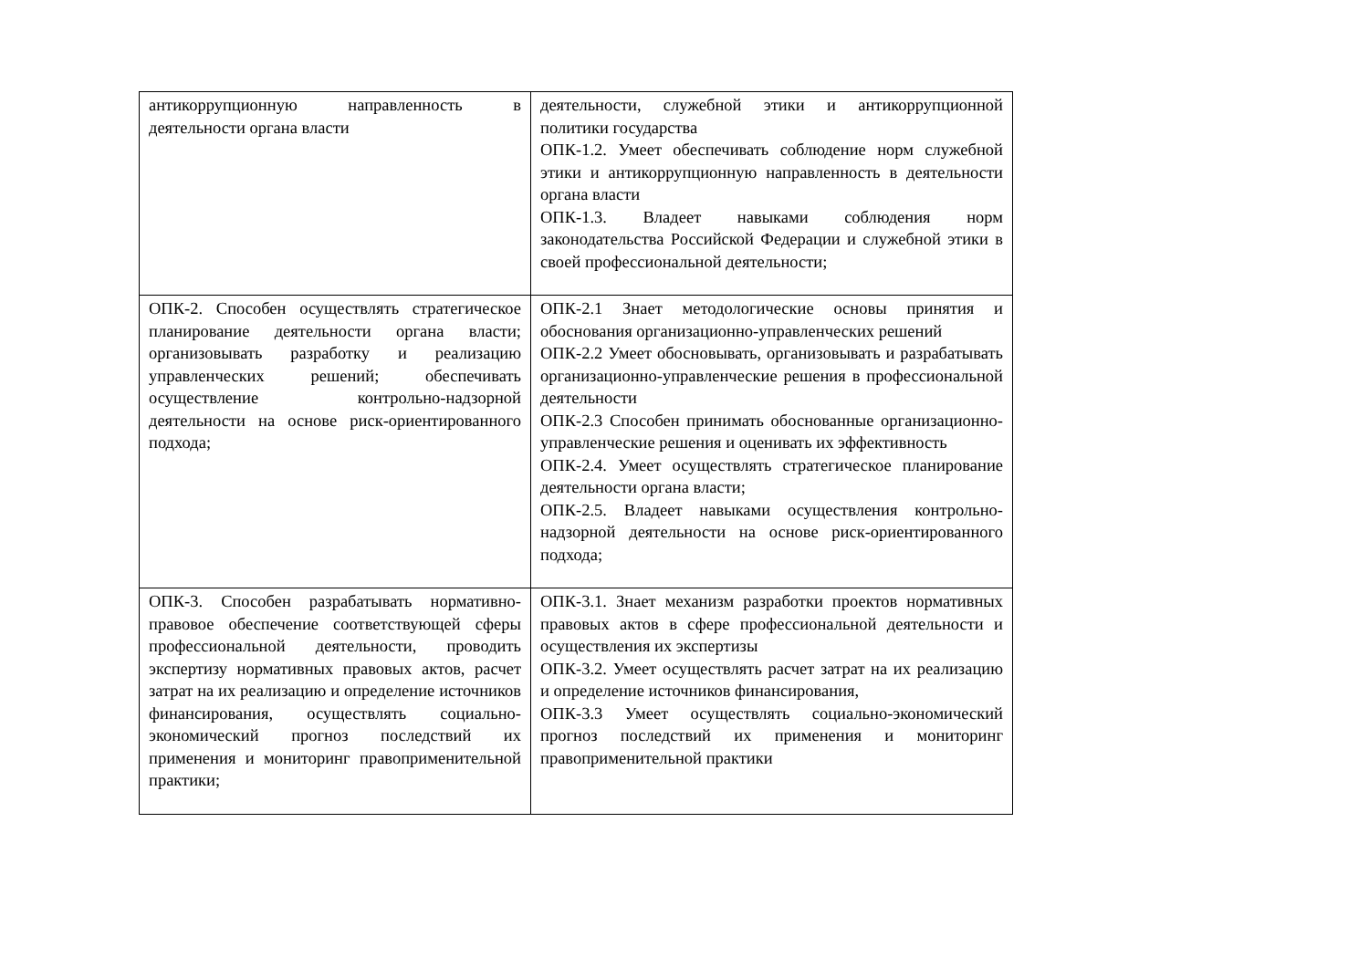| антикоррупционную направленность в деятельности органа власти | деятельности, служебной этики и антикоррупционной политики государства ОПК-1.2. Умеет обеспечивать соблюдение норм служебной этики и антикоррупционную направленность в деятельности органа власти ОПК-1.3. Владеет навыками соблюдения норм законодательства Российской Федерации и служебной этики в своей профессиональной деятельности; |
| ОПК-2. Способен осуществлять стратегическое планирование деятельности органа власти; организовывать разработку и реализацию управленческих решений; обеспечивать осуществление контрольно-надзорной деятельности на основе риск-ориентированного подхода; | ОПК-2.1 Знает методологические основы принятия и обоснования организационно-управленческих решений ОПК-2.2 Умеет обосновывать, организовывать и разрабатывать организационно-управленческие решения в профессиональной деятельности ОПК-2.3 Способен принимать обоснованные организационно-управленческие решения и оценивать их эффективность ОПК-2.4. Умеет осуществлять стратегическое планирование деятельности органа власти; ОПК-2.5. Владеет навыками осуществления контрольно-надзорной деятельности на основе риск-ориентированного подхода; |
| ОПК-3. Способен разрабатывать нормативно-правовое обеспечение соответствующей сферы профессиональной деятельности, проводить экспертизу нормативных правовых актов, расчет затрат на их реализацию и определение источников финансирования, осуществлять социально-экономический прогноз последствий их применения и мониторинг правоприменительной практики; | ОПК-3.1. Знает механизм разработки проектов нормативных правовых актов в сфере профессиональной деятельности и осуществления их экспертизы ОПК-3.2. Умеет осуществлять расчет затрат на их реализацию и определение источников финансирования, ОПК-3.3 Умеет осуществлять социально-экономический прогноз последствий их применения и мониторинг правоприменительной практики |